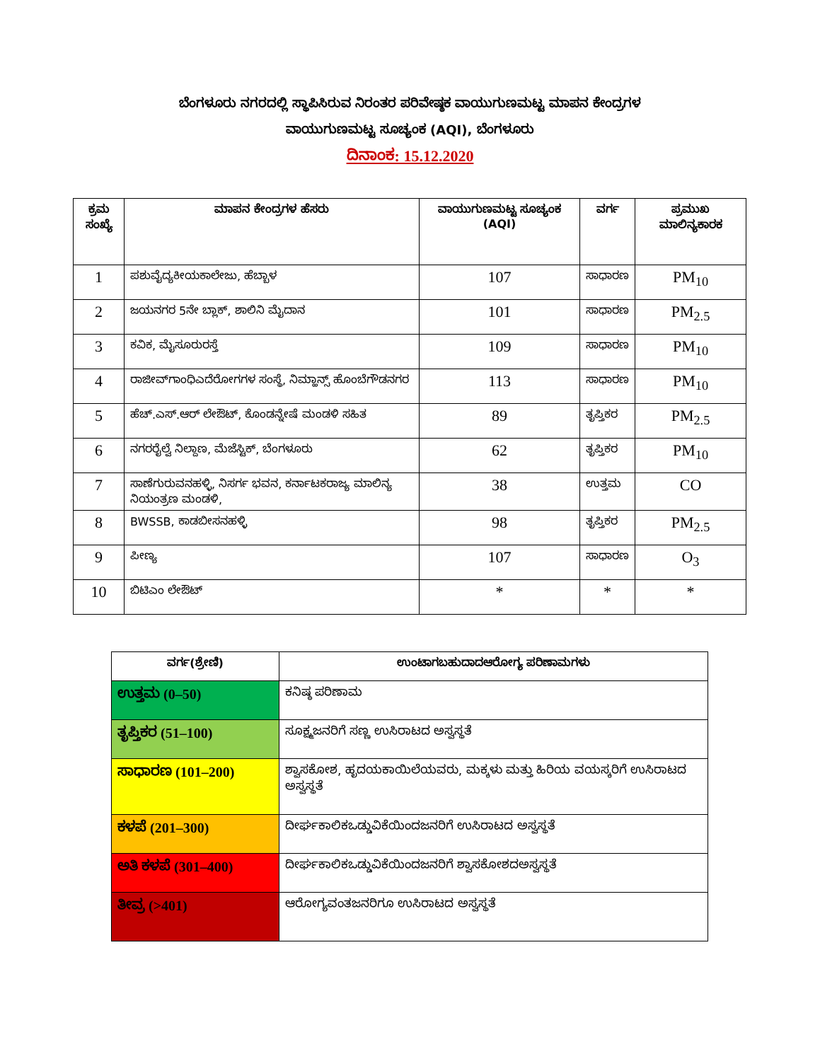ಬೆಂಗಳೂರು ನಗರದಲ್ಲಿ ಸ್ಥಾಪಿಸಿರುವ ನಿರಂತರ ಪರಿವೇಷ್ಠಕ ವಾಯುಗುಣಮಟ್ಟ ಮಾಪನ ಕೇಂದ್ರಗಳ
ವಾಯುಗುಣಮಟ್ಟ ಸೂಚ್ಯಂಕ (AQI), ಬೆಂಗಳೂರು
ದಿನಾಂಕ: 15.12.2020
| ಕ್ರಮ ಸಂಖ್ಯೆ | ಮಾಪನ ಕೇಂದ್ರಗಳ ಹೆಸರು | ವಾಯುಗುಣಮಟ್ಟ ಸೂಚ್ಯಂಕ (AQI) | ವರ್ಗ | ಪ್ರಮುಖ ಮಾಲಿನ್ಯಕಾರಕ |
| --- | --- | --- | --- | --- |
| 1 | ಪಶುವೈದ್ಯಕೀಯಕಾಲೇಜು, ಹೆಬ್ಬಾಳ | 107 | ಸಾಧಾರಣ | PM<sub>10</sub> |
| 2 | ಜಯನಗರ 5ನೇ ಬ್ಲಾಕ್, ಶಾಲಿನಿ ಮೈದಾನ | 101 | ಸಾಧಾರಣ | PM<sub>2.5</sub> |
| 3 | ಕವಿಕ, ಮೈಸೂರುರಸ್ತೆ | 109 | ಸಾಧಾರಣ | PM<sub>10</sub> |
| 4 | ರಾಜೀವ್‌ಗಾಂಧಿಎದೆರೋಗಗಳ ಸಂಸ್ಥೆ, ನಿಮ್ಹಾನ್ಸ್ ಹೊಂಬೆಗೌಡನಗರ | 113 | ಸಾಧಾರಣ | PM<sub>10</sub> |
| 5 | ಹೆಚ್.ಎಸ್.ಆರ್ ಲೇಔಟ್, ಕೊಂಡನ್ನೇಷೆ ಮಂಡಳಿ ಸಹಿತ | 89 | ತೃಪ್ತಿಕರ | PM<sub>2.5</sub> |
| 6 | ನಗರರೈಲ್ವೆ ನಿಲ್ದಾಣ, ಮೆಜೆಸ್ಟಿಕ್, ಬೆಂಗಳೂರು | 62 | ತೃಪ್ತಿಕರ | PM<sub>10</sub> |
| 7 | ಸಾಣೆಗುರುವನಹಳ್ಳಿ, ನಿಸರ್ಗ ಭವನ, ಕರ್ನಾಟಕರಾಜ್ಯ ಮಾಲಿನ್ಯ ನಿಯಂತ್ರಣ ಮಂಡಳಿ, | 38 | ಉತ್ತಮ | CO |
| 8 | BWSSB, ಕಾಡಬೀಸನಹಳ್ಳಿ | 98 | ತೃಪ್ತಿಕರ | PM<sub>2.5</sub> |
| 9 | ಪೀಣ್ಯ | 107 | ಸಾಧಾರಣ | O<sub>3</sub> |
| 10 | ಬಿಟಿಎಂ ಲೇಔಟ್ | * | * | * |
| ವರ್ಗ(ಶ್ರೇಣಿ) | ಉಂಟಾಗಬಹುದಾದಆರೋಗ್ಯ ಪರಿಣಾಮಗಳು |
| --- | --- |
| ಉತ್ತಮ (0–50) | ಕನಿಷ್ಠ ಪರಿಣಾಮ |
| ತೃಪ್ತಿಕರ (51–100) | ಸೂಕ್ಷ್ಮಜನರಿಗೆ ಸಣ್ಣ ಉಸಿರಾಟದ ಅಸ್ವಸ್ಥತೆ |
| ಸಾಧಾರಣ (101–200) | ಶ್ವಾಸಕೋಶ, ಹೃದಯಕಾಯಿಲೆಯವರು, ಮಕ್ಕಳು ಮತ್ತು ಹಿರಿಯ ವಯಸ್ಕರಿಗೆ ಉಸಿರಾಟದ ಅಸ್ವಸ್ಥತೆ |
| ಕಳಪೆ (201–300) | ದೀರ್ಘಕಾಲಿಕಒಡ್ಡುವಿಕೆಯಿಂದಜನರಿಗೆ ಉಸಿರಾಟದ ಅಸ್ವಸ್ಥತೆ |
| ಅತಿ ಕಳಪೆ (301–400) | ದೀರ್ಘಕಾಲಿಕಒಡ್ಡುವಿಕೆಯಿಂದಜನರಿಗೆ ಶ್ವಾಸಕೋಶದಅಸ್ವಸ್ಥತೆ |
| ತೀವ್ರ (>401) | ಆರೋಗ್ಯವಂತಜನರಿಗೂ ಉಸಿರಾಟದ ಅಸ್ವಸ್ಥತೆ |